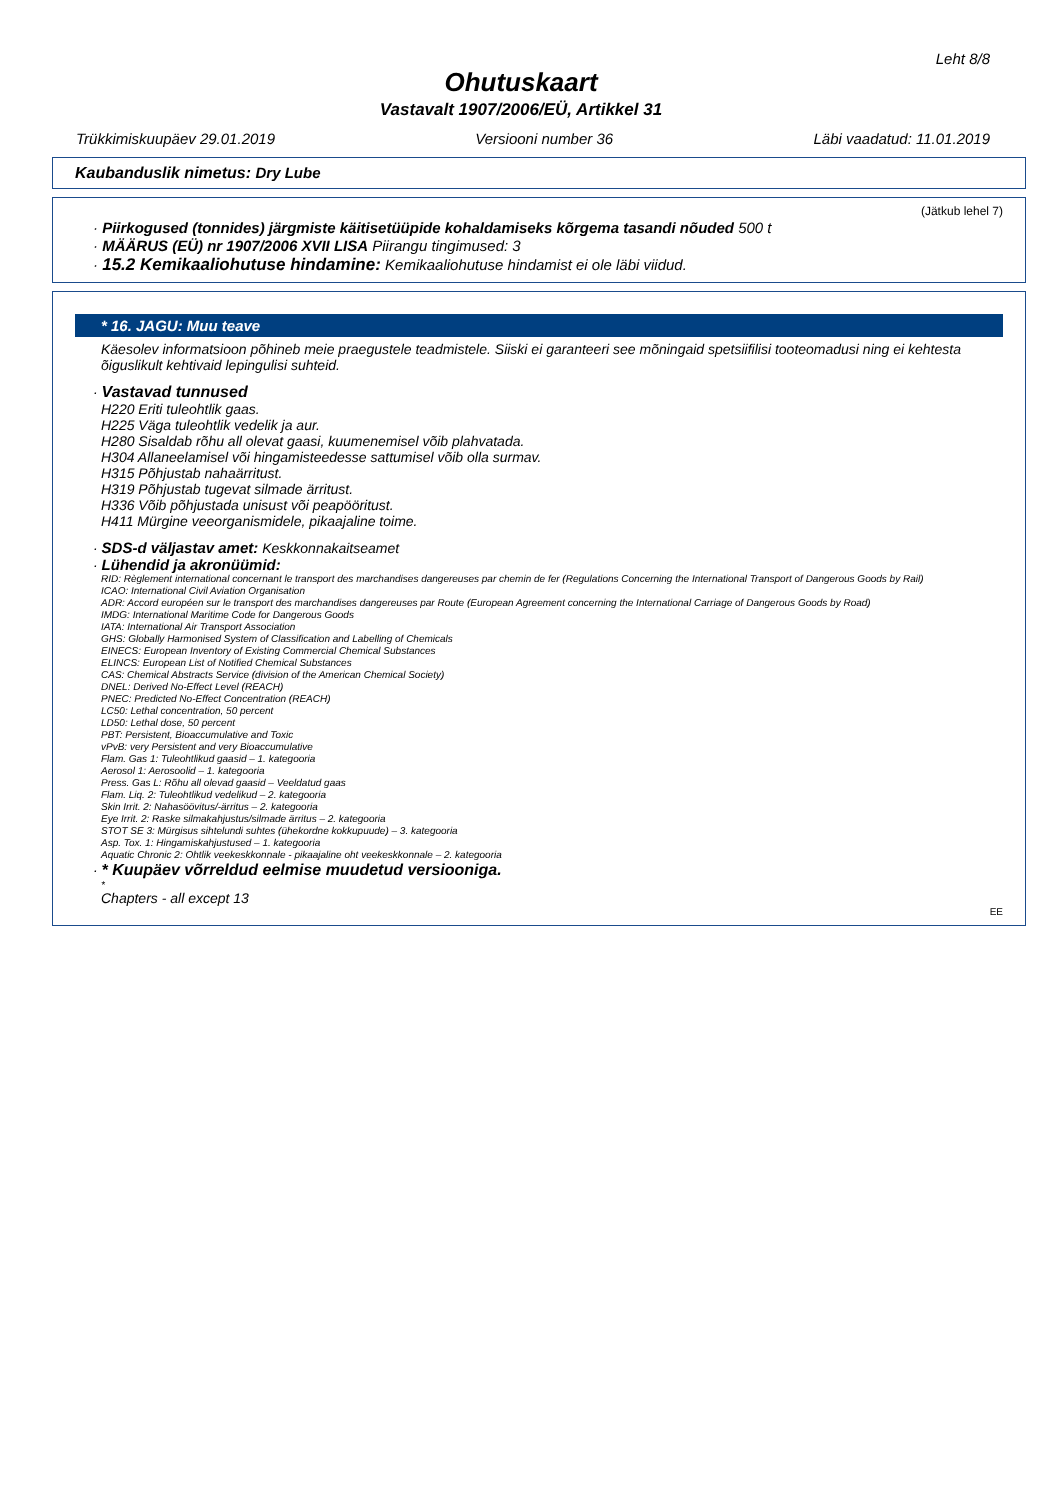Leht 8/8
Ohutuskaart
Vastavalt 1907/2006/EÜ, Artikkel 31
Trükkimiskuupäev 29.01.2019 Versiooni number 36 Läbi vaadatud: 11.01.2019
Kaubanduslik nimetus: Dry Lube
(Jätkub lehel 7)
· Piirkogused (tonnides) järgmiste käitisetüüpide kohaldamiseks kõrgema tasandi nõuded 500 t
· MÄÄRUS (EÜ) nr 1907/2006 XVII LISA Piirangu tingimused: 3
· 15.2 Kemikaaliohutuse hindamine: Kemikaaliohutuse hindamist ei ole läbi viidud.
* 16. JAGU: Muu teave
Käesolev informatsioon põhineb meie praegustele teadmistele. Siiski ei garanteeri see mõningaid spetsiifilisi tooteomadusi ning ei kehtesta õiguslikult kehtivaid lepingulisi suhteid.
· Vastavad tunnused
H220 Eriti tuleohtlik gaas.
H225 Väga tuleohtlik vedelik ja aur.
H280 Sisaldab rõhu all olevat gaasi, kuumenemisel võib plahvatada.
H304 Allaneelamisel või hingamisteedesse sattumisel võib olla surmav.
H315 Põhjustab nahaärritust.
H319 Põhjustab tugevat silmade ärritust.
H336 Võib põhjustada unisust või peapööritust.
H411 Mürgine veeorganismidele, pikaajaline toime.
· SDS-d väljastav amet: Keskkonnakaitseamet
· Lühendid ja akronüümid:
RID: Règlement international concernant le transport des marchandises dangereuses par chemin de fer (Regulations Concerning the International Transport of Dangerous Goods by Rail)
ICAO: International Civil Aviation Organisation
ADR: Accord européen sur le transport des marchandises dangereuses par Route (European Agreement concerning the International Carriage of Dangerous Goods by Road)
IMDG: International Maritime Code for Dangerous Goods
IATA: International Air Transport Association
GHS: Globally Harmonised System of Classification and Labelling of Chemicals
EINECS: European Inventory of Existing Commercial Chemical Substances
ELINCS: European List of Notified Chemical Substances
CAS: Chemical Abstracts Service (division of the American Chemical Society)
DNEL: Derived No-Effect Level (REACH)
PNEC: Predicted No-Effect Concentration (REACH)
LC50: Lethal concentration, 50 percent
LD50: Lethal dose, 50 percent
PBT: Persistent, Bioaccumulative and Toxic
vPvB: very Persistent and very Bioaccumulative
Flam. Gas 1: Tuleohtlikud gaasid – 1. kategooria
Aerosol 1: Aerosoolid – 1. kategooria
Press. Gas L: Rõhu all olevad gaasid – Veeldatud gaas
Flam. Liq. 2: Tuleohtlikud vedelikud – 2. kategooria
Skin Irrit. 2: Nahasöövitus/-ärritus – 2. kategooria
Eye Irrit. 2: Raske silmakahjustus/silmade ärritus – 2. kategooria
STOT SE 3: Mürgisus sihtelundi suhtes (ühekordne kokkupuude) – 3. kategooria
Asp. Tox. 1: Hingamiskahjustused – 1. kategooria
Aquatic Chronic 2: Ohtlik veekeskkonnale - pikaajaline oht veekeskkonnale – 2. kategooria
· * Kuupäev võrreldud eelmise muudetud versiooniga.
*
Chapters - all except 13
EE